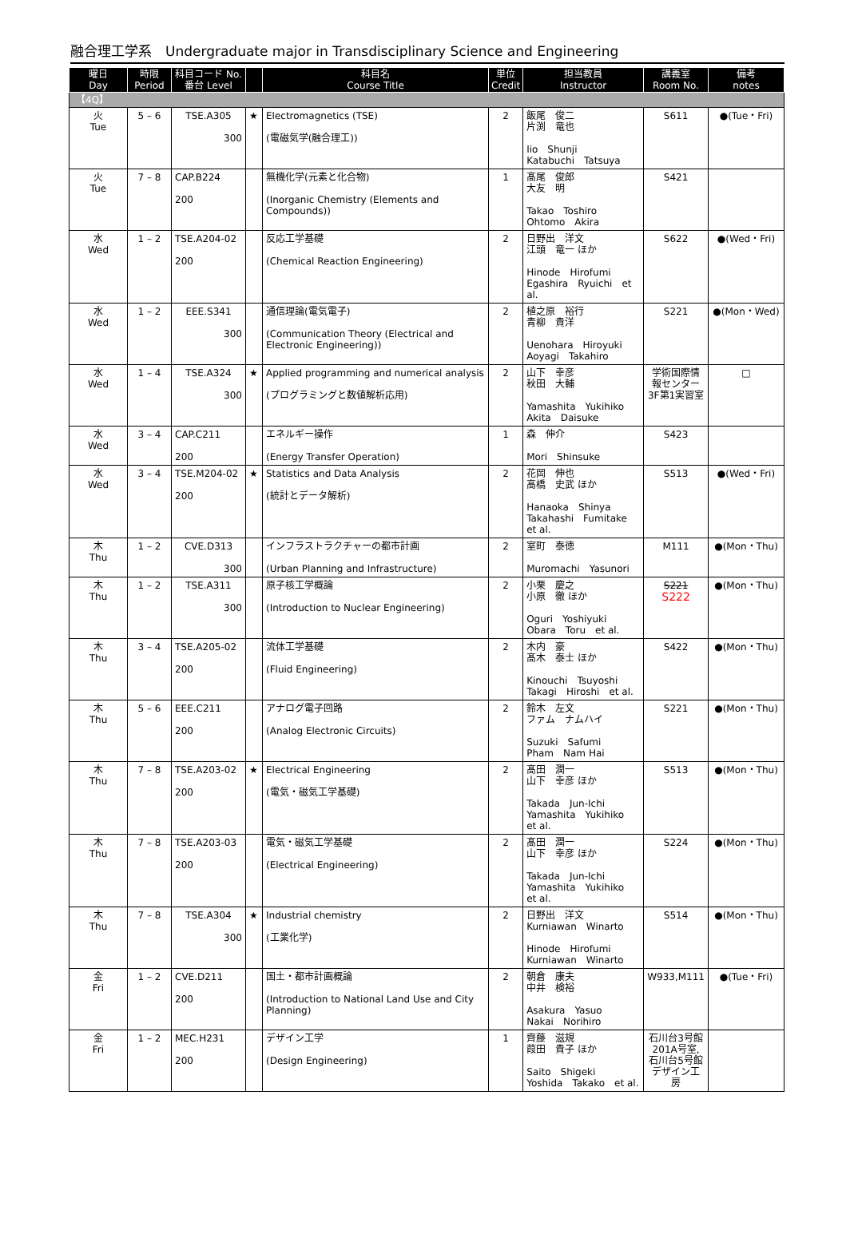融合理工学系　Undergraduate major in Transdisciplinary Science and Engineering
| 曜日 Day | 時限 Period | 科目コード No. 番台 Level | | 科目名 Course Title | 単位 Credit | 担当教員 Instructor | 講義室 Room No. | 備考 notes |
| --- | --- | --- | --- | --- | --- | --- | --- | --- |
| 【4Q】 | | | | | | | | |
| 火 Tue | 5 – 6 | TSE.A305 300 | ★ | Electromagnetics (TSE) (電磁気学(融合理工)) | 2 | 飯尾 俊二 片渕 竜也 Iio Shunji Katabuchi Tatsuya | S611 | ●(Tue・Fri) |
| 火 Tue | 7 – 8 | CAP.B224 200 | | 無機化学(元素と化合物) (Inorganic Chemistry (Elements and Compounds)) | 1 | 髙尾 俊郎 大友 明 Takao Toshiro Ohtomo Akira | S421 | |
| 水 Wed | 1 – 2 | TSE.A204-02 200 | | 反応工学基礎 (Chemical Reaction Engineering) | 2 | 日野出 洋文 江頭 竜一 ほか Hinode Hirofumi Egashira Ryuichi et al. | S622 | ●(Wed・Fri) |
| 水 Wed | 1 – 2 | EEE.S341 300 | | 通信理論(電気電子) (Communication Theory (Electrical and Electronic Engineering)) | 2 | 植之原 裕行 青柳 貴洋 Uenohara Hiroyuki Aoyagi Takahiro | S221 | ●(Mon・Wed) |
| 水 Wed | 1 – 4 | TSE.A324 300 | ★ | Applied programming and numerical analysis (プログラミングと数値解析応用) | 2 | 山下 幸彦 秋田 大輔 Yamashita Yukihiko Akita Daisuke | 学術国際情報センター3F第1実習室 | □ |
| 水 Wed | 3 – 4 | CAP.C211 200 | | エネルギー操作 (Energy Transfer Operation) | 1 | 森 伸介 Mori Shinsuke | S423 | |
| 水 Wed | 3 – 4 | TSE.M204-02 200 | ★ | Statistics and Data Analysis (統計とデータ解析) | 2 | 花岡 伸也 高橋 史武 ほか Hanaoka Shinya Takahashi Fumitake et al. | S513 | ●(Wed・Fri) |
| 木 Thu | 1 – 2 | CVE.D313 300 | | インフラストラクチャーの都市計画 (Urban Planning and Infrastructure) | 2 | 室町 泰徳 Muromachi Yasunori | M111 | ●(Mon・Thu) |
| 木 Thu | 1 – 2 | TSE.A311 300 | | 原子核工学概論 (Introduction to Nuclear Engineering) | 2 | 小栗 慶之 小原 徹 ほか Oguri Yoshiyuki Obara Toru et al. | S221 S222 | ●(Mon・Thu) |
| 木 Thu | 3 – 4 | TSE.A205-02 200 | | 流体工学基礎 (Fluid Engineering) | 2 | 木内 豪 髙木 泰士 ほか Kinouchi Tsuyoshi Takagi Hiroshi et al. | S422 | ●(Mon・Thu) |
| 木 Thu | 5 – 6 | EEE.C211 200 | | アナログ電子回路 (Analog Electronic Circuits) | 2 | 鈴木 左文 ファム ナムハイ Suzuki Safumi Pham Nam Hai | S221 | ●(Mon・Thu) |
| 木 Thu | 7 – 8 | TSE.A203-02 200 | ★ | Electrical Engineering (電気・磁気工学基礎) | 2 | 髙田 潤一 山下 幸彦 ほか Takada Jun-Ichi Yamashita Yukihiko et al. | S513 | ●(Mon・Thu) |
| 木 Thu | 7 – 8 | TSE.A203-03 200 | | 電気・磁気工学基礎 (Electrical Engineering) | 2 | 髙田 潤一 山下 幸彦 ほか Takada Jun-Ichi Yamashita Yukihiko et al. | S224 | ●(Mon・Thu) |
| 木 Thu | 7 – 8 | TSE.A304 300 | ★ | Industrial chemistry (工業化学) | 2 | 日野出 洋文 Kurniawan Winarto Hinode Hirofumi Kurniawan Winarto | S514 | ●(Mon・Thu) |
| 金 Fri | 1 – 2 | CVE.D211 200 | | 国土・都市計画概論 (Introduction to National Land Use and City Planning) | 2 | 朝倉 康夫 中井 検裕 Asakura Yasuo Nakai Norihiro | W933,M111 | ●(Tue・Fri) |
| 金 Fri | 1 – 2 | MEC.H231 200 | | デザイン工学 (Design Engineering) | 1 | 齊藤 滋規 葭田 貴子 ほか Saito Shigeki Yoshida Takako et al. | 石川台3号館201A号室, 石川台5号館デザイン工房 | |